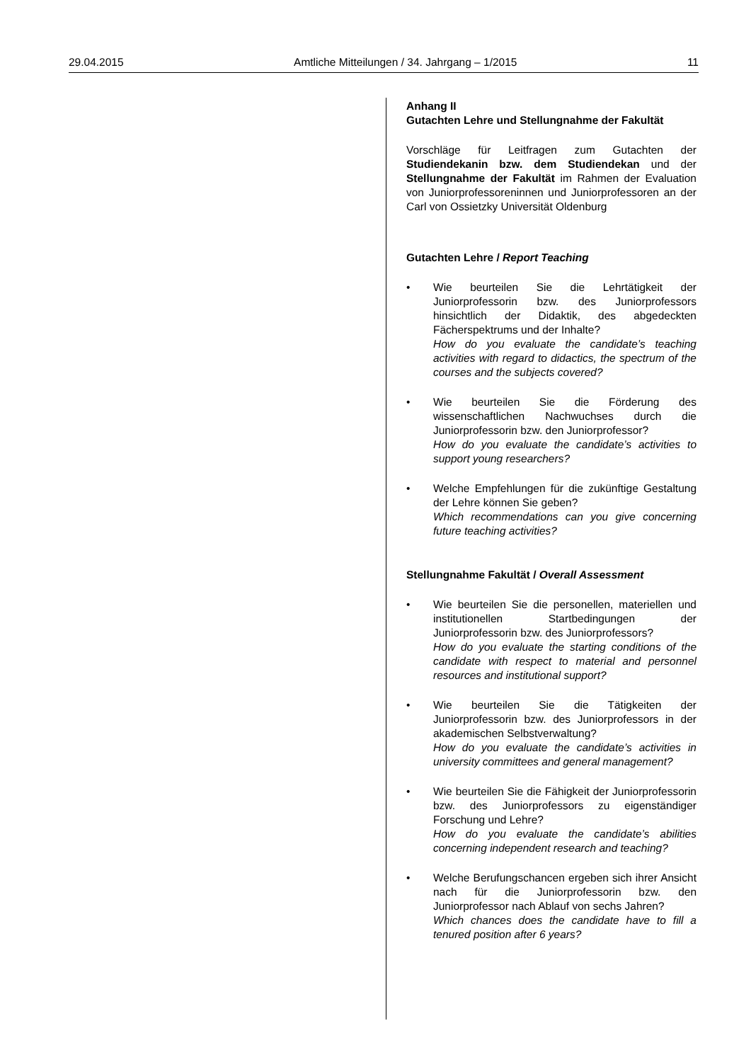29.04.2015 Amtliche Mitteilungen / 34. Jahrgang – 1/2015 11
Anhang II
Gutachten Lehre und Stellungnahme der Fakultät
Vorschläge für Leitfragen zum Gutachten der Studiendekanin bzw. dem Studiendekan und der Stellungnahme der Fakultät im Rahmen der Evaluation von Juniorprofessoreninnen und Juniorprofessoren an der Carl von Ossietzky Universität Oldenburg
Gutachten Lehre / Report Teaching
• Wie beurteilen Sie die Lehrtätigkeit der Juniorprofessorin bzw. des Juniorprofessors hinsichtlich der Didaktik, des abgedeckten Fächerspektrums und der Inhalte?
How do you evaluate the candidate’s teaching activities with regard to didactics, the spectrum of the courses and the subjects covered?
• Wie beurteilen Sie die Förderung des wissenschaftlichen Nachwuchses durch die Juniorprofessorin bzw. den Juniorprofessor?
How do you evaluate the candidate’s activities to support young researchers?
• Welche Empfehlungen für die zukünftige Gestaltung der Lehre können Sie geben?
Which recommendations can you give concerning future teaching activities?
Stellungnahme Fakultät / Overall Assessment
• Wie beurteilen Sie die personellen, materiellen und institutionellen Startbedingungen der Juniorprofessorin bzw. des Juniorprofessors?
How do you evaluate the starting conditions of the candidate with respect to material and personnel resources and institutional support?
• Wie beurteilen Sie die Tätigkeiten der Juniorprofessorin bzw. des Juniorprofessors in der akademischen Selbstverwaltung?
How do you evaluate the candidate’s activities in university committees and general management?
• Wie beurteilen Sie die Fähigkeit der Juniorprofessorin bzw. des Juniorprofessors zu eigenständiger Forschung und Lehre?
How do you evaluate the candidate’s abilities concerning independent research and teaching?
• Welche Berufungschancen ergeben sich ihrer Ansicht nach für die Juniorprofessorin bzw. den Juniorprofessor nach Ablauf von sechs Jahren?
Which chances does the candidate have to fill a tenured position after 6 years?